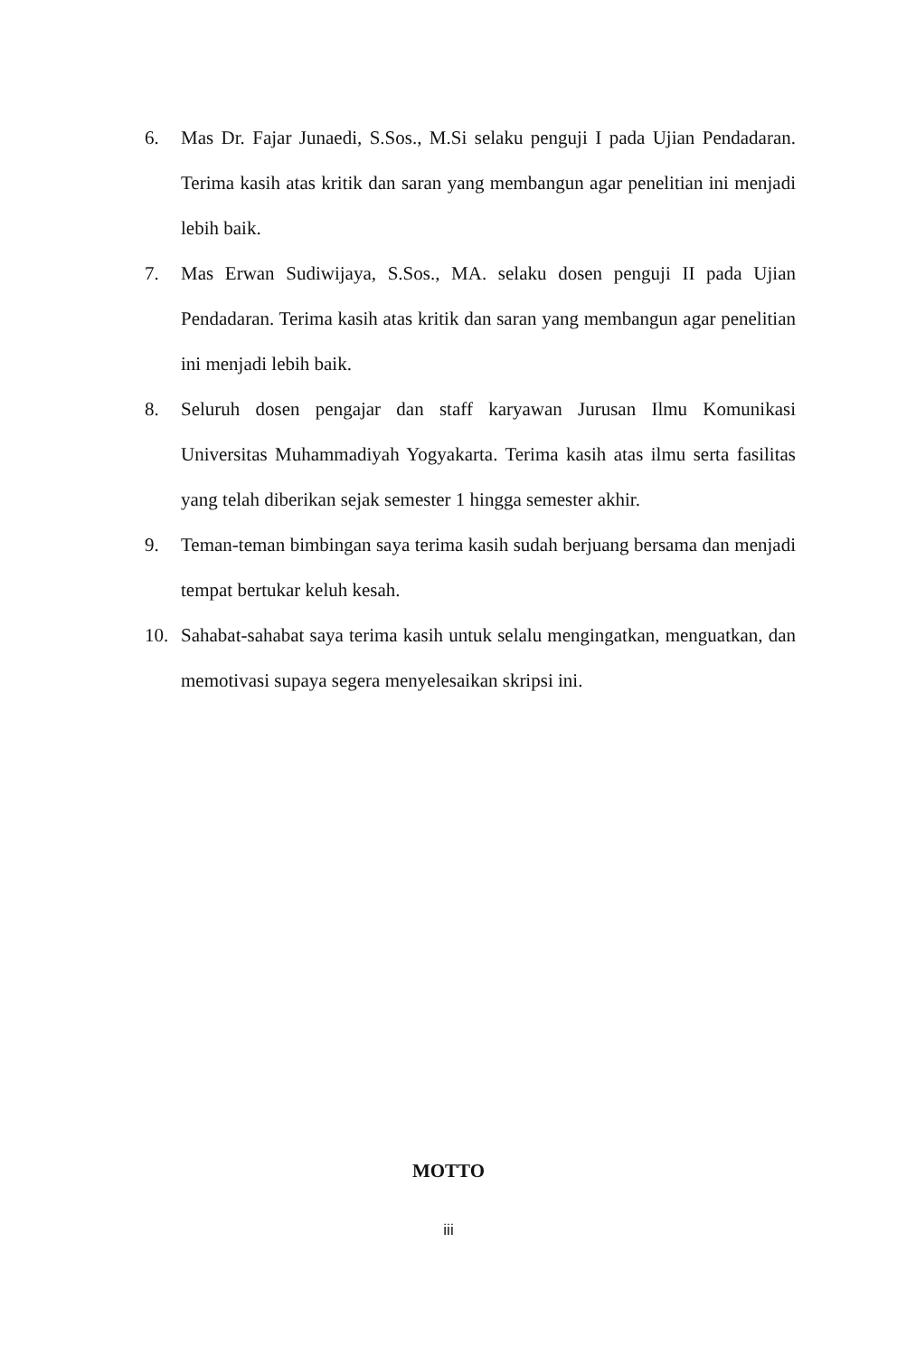6. Mas Dr. Fajar Junaedi, S.Sos., M.Si selaku penguji I pada Ujian Pendadaran. Terima kasih atas kritik dan saran yang membangun agar penelitian ini menjadi lebih baik.
7. Mas Erwan Sudiwijaya, S.Sos., MA. selaku dosen penguji II pada Ujian Pendadaran. Terima kasih atas kritik dan saran yang membangun agar penelitian ini menjadi lebih baik.
8. Seluruh dosen pengajar dan staff karyawan Jurusan Ilmu Komunikasi Universitas Muhammadiyah Yogyakarta. Terima kasih atas ilmu serta fasilitas yang telah diberikan sejak semester 1 hingga semester akhir.
9. Teman-teman bimbingan saya terima kasih sudah berjuang bersama dan menjadi tempat bertukar keluh kesah.
10. Sahabat-sahabat saya terima kasih untuk selalu mengingatkan, menguatkan, dan memotivasi supaya segera menyelesaikan skripsi ini.
MOTTO
iii